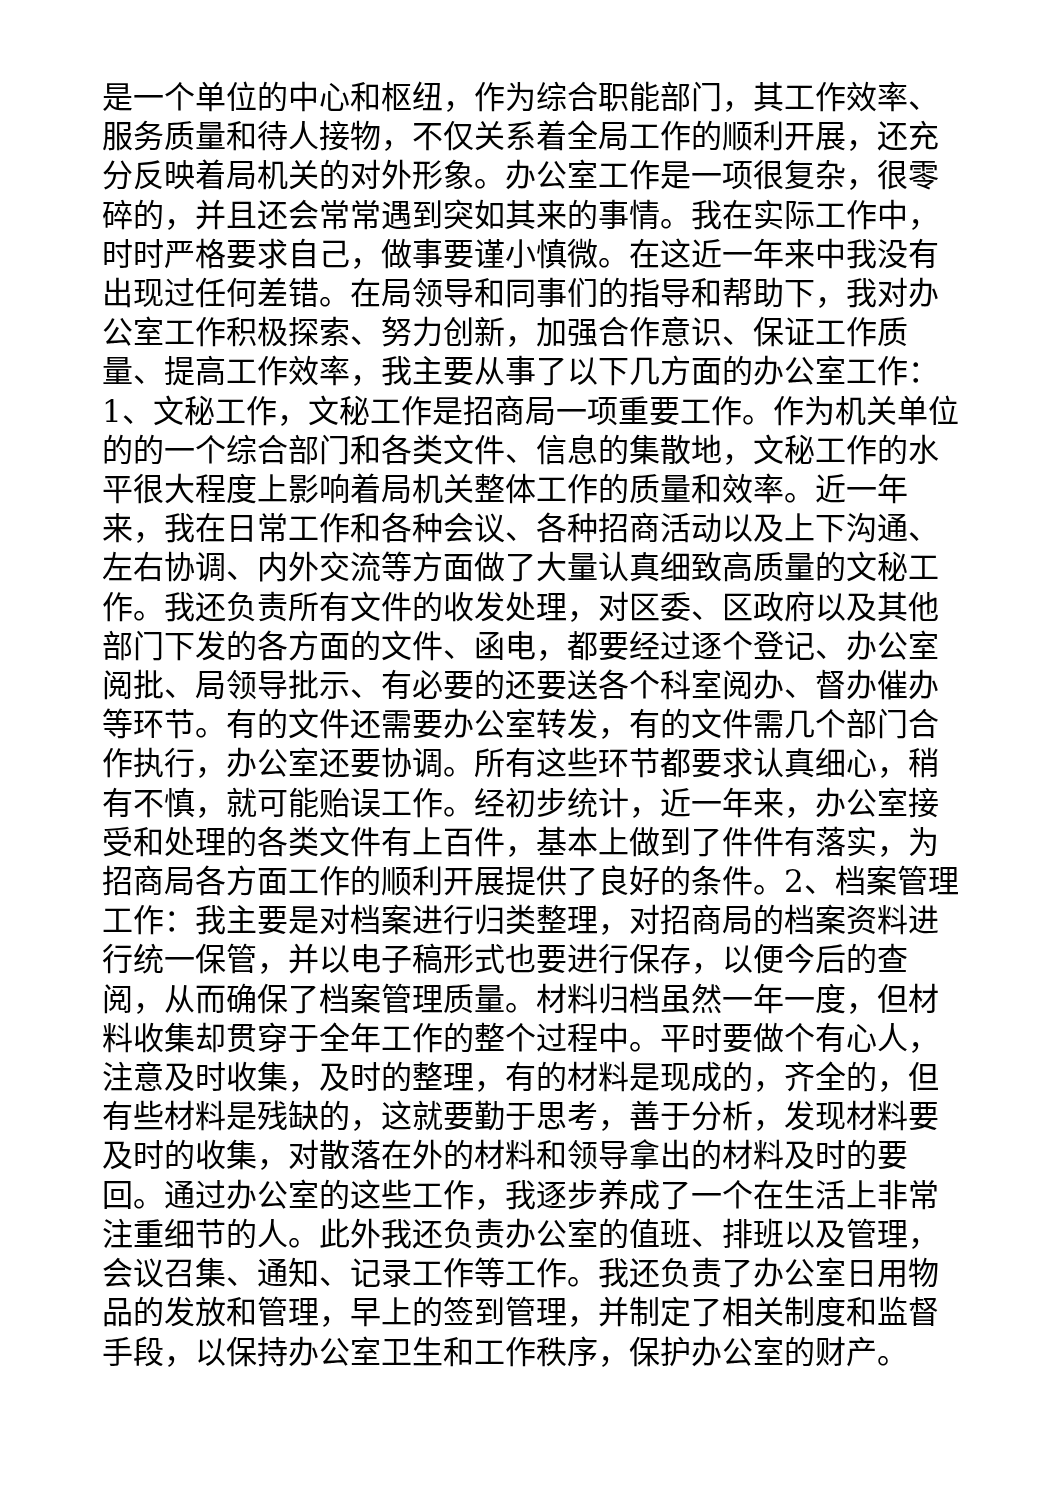是一个单位的中心和枢纽，作为综合职能部门，其工作效率、服务质量和待人接物，不仅关系着全局工作的顺利开展，还充分反映着局机关的对外形象。办公室工作是一项很复杂，很零碎的，并且还会常常遇到突如其来的事情。我在实际工作中，时时严格要求自己，做事要谨小慎微。在这近一年来中我没有出现过任何差错。在局领导和同事们的指导和帮助下，我对办公室工作积极探索、努力创新，加强合作意识、保证工作质量、提高工作效率，我主要从事了以下几方面的办公室工作：1、文秘工作，文秘工作是招商局一项重要工作。作为机关单位的的一个综合部门和各类文件、信息的集散地，文秘工作的水平很大程度上影响着局机关整体工作的质量和效率。近一年来，我在日常工作和各种会议、各种招商活动以及上下沟通、左右协调、内外交流等方面做了大量认真细致高质量的文秘工作。我还负责所有文件的收发处理，对区委、区政府以及其他部门下发的各方面的文件、函电，都要经过逐个登记、办公室阅批、局领导批示、有必要的还要送各个科室阅办、督办催办等环节。有的文件还需要办公室转发，有的文件需几个部门合作执行，办公室还要协调。所有这些环节都要求认真细心，稍有不慎，就可能贻误工作。经初步统计，近一年来，办公室接受和处理的各类文件有上百件，基本上做到了件件有落实，为招商局各方面工作的顺利开展提供了良好的条件。2、档案管理工作：我主要是对档案进行归类整理，对招商局的档案资料进行统一保管，并以电子稿形式也要进行保存，以便今后的查阅，从而确保了档案管理质量。材料归档虽然一年一度，但材料收集却贯穿于全年工作的整个过程中。平时要做个有心人，注意及时收集，及时的整理，有的材料是现成的，齐全的，但有些材料是残缺的，这就要勤于思考，善于分析，发现材料要及时的收集，对散落在外的材料和领导拿出的材料及时的要回。通过办公室的这些工作，我逐步养成了一个在生活上非常注重细节的人。此外我还负责办公室的值班、排班以及管理，会议召集、通知、记录工作等工作。我还负责了办公室日用物品的发放和管理，早上的签到管理，并制定了相关制度和监督手段，以保持办公室卫生和工作秩序，保护办公室的财产。